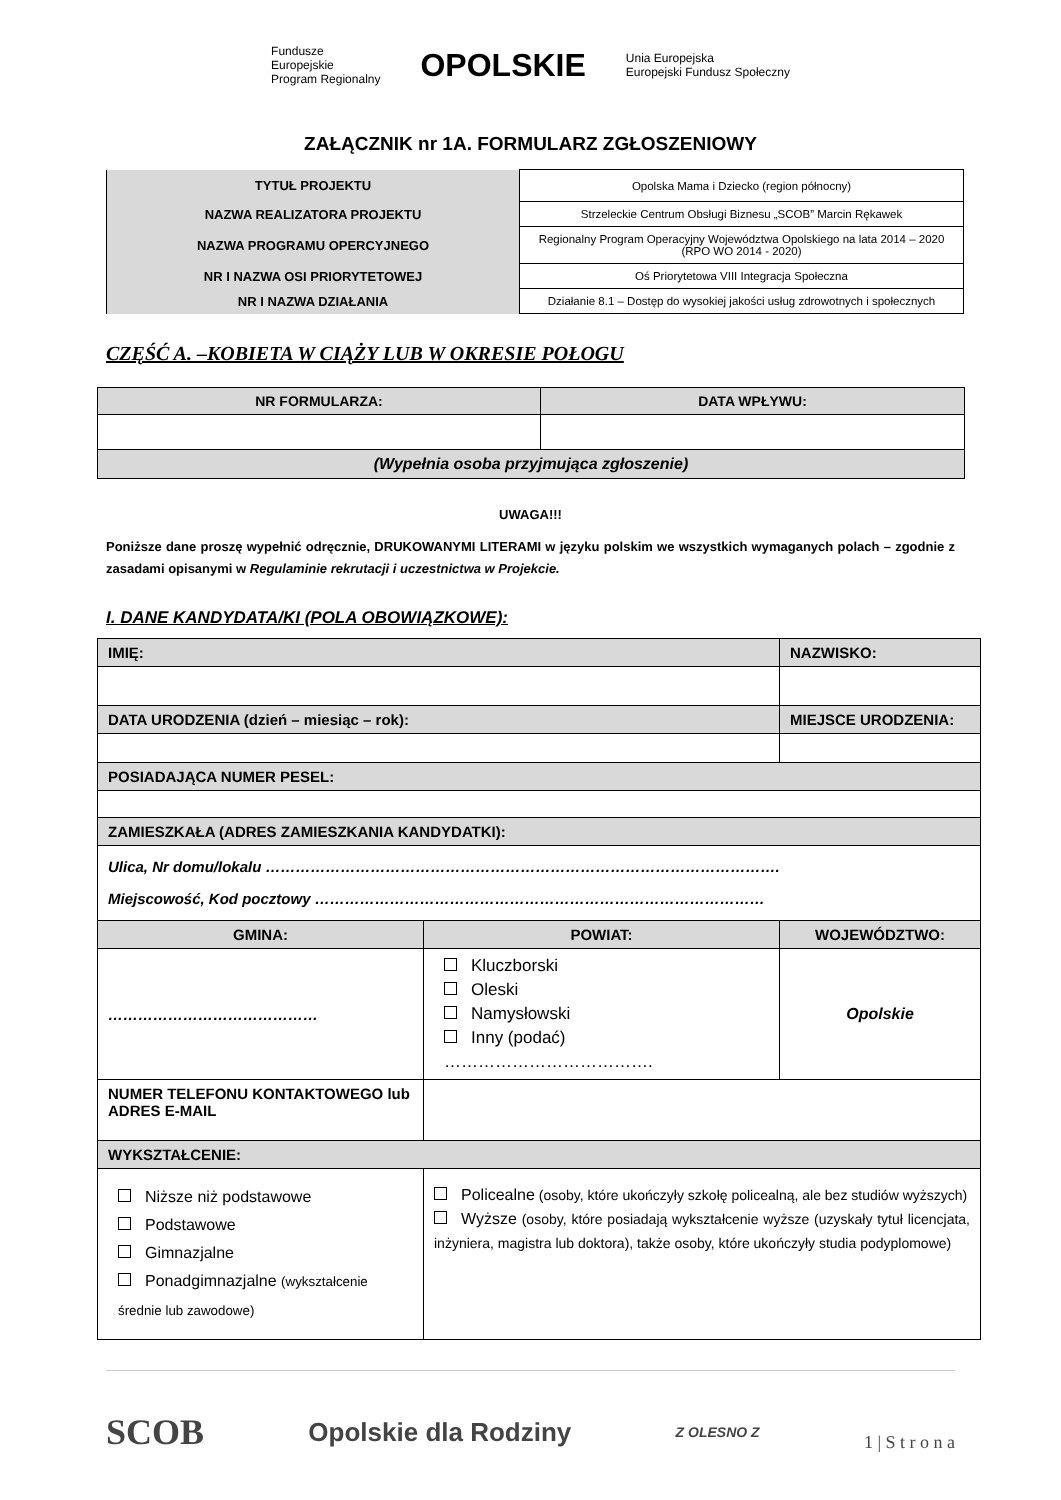Fundusze
Europejskie
Program Regionalny
OPOLSKIE
Unia Europejska
Europejski Fundusz Społeczny
ZAŁĄCZNIK nr 1A. FORMULARZ ZGŁOSZENIOWY
| TYTUŁ PROJEKTU | Opolska Mama i Dziecko (region północny) |
| NAZWA REALIZATORA PROJEKTU | Strzeleckie Centrum Obsługi Biznesu „SCOB” Marcin Rękawek |
| NAZWA PROGRAMU OPERCYJNEGO | Regionalny Program Operacyjny Województwa Opolskiego na lata 2014 – 2020 (RPO WO 2014 - 2020) |
| NR I NAZWA OSI PRIORYTETOWEJ | Oś Priorytetowa VIII Integracja Społeczna |
| NR I NAZWA DZIAŁANIA | Działanie 8.1 – Dostęp do wysokiej jakości usług zdrowotnych i społecznych |
CZĘŚĆ A. –KOBIETA W CIĄŻY LUB W OKRESIE POŁOGU
| NR FORMULARZA: | DATA WPŁYWU: |
| (Wypełnia osoba przyjmująca zgłoszenie) | |
UWAGA!!!
Poniższe dane proszę wypełnić odręcznie, DRUKOWANYMI LITERAMI w języku polskim we wszystkich wymaganych polach – zgodnie z zasadami opisanymi w Regulaminie rekrutacji i uczestnictwa w Projekcie.
I. DANE KANDYDATA/KI (POLA OBOWIĄZKOWE):
| IMIĘ: | | NAZWISKO: | |
| DATA URODZENIA (dzień – miesiąc – rok): | | MIEJSCE URODZENIA: | |
| POSIADAJĄCA NUMER PESEL: | | | |
| ZAMIESZKAŁA (ADRES ZAMIESZKANIA KANDYDATKI): | | | |
| Ulica, Nr domu/lokalu …………………………………………………………………………………………. Miejscowość, Kod pocztowy ……………………………………………………………………………… | | | |
| GMINA: | POWIAT: | | WOJEWÓDZTWO: |
| …………………………………… | Kluczborski Oleski Namysłowski Inny (podać) ………………………………. | | Opolskie |
| NUMER TELEFONU KONTAKTOWEGO lub ADRES E-MAIL | | | |
| WYKSZTAŁCENIE: | | | |
| Niższe niż podstawowe Podstawowe Gimnazjalne Ponadgimnazjalne (wykształcenie średnie lub zawodowe) | Policealne (osoby, które ukończyły szkołę policealną, ale bez studiów wyższych) Wyższe (osoby, które posiadają wykształcenie wyższe (uzyskały tytuł licencjata, inżyniera, magistra lub doktora), także osoby, które ukończyły studia podyplomowe) | | |
SCOB Opolskie dla Rodziny Z OLESNO Z 1 | S t r o n a